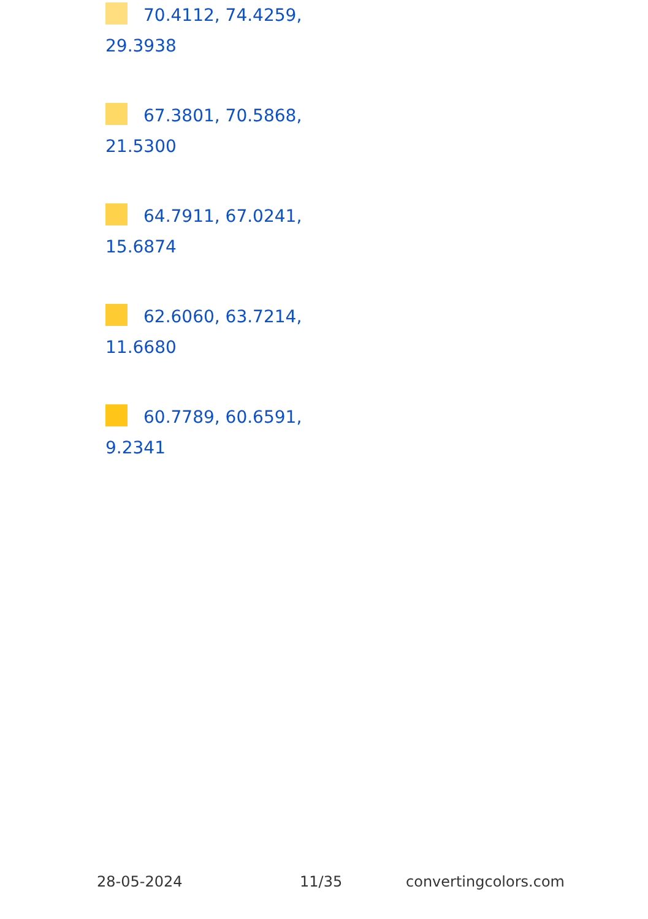70.4112, 74.4259, 29.3938
67.3801, 70.5868, 21.5300
64.7911, 67.0241, 15.6874
62.6060, 63.7214, 11.6680
60.7789, 60.6591, 9.2341
28-05-2024 11/35 convertingcolors.com